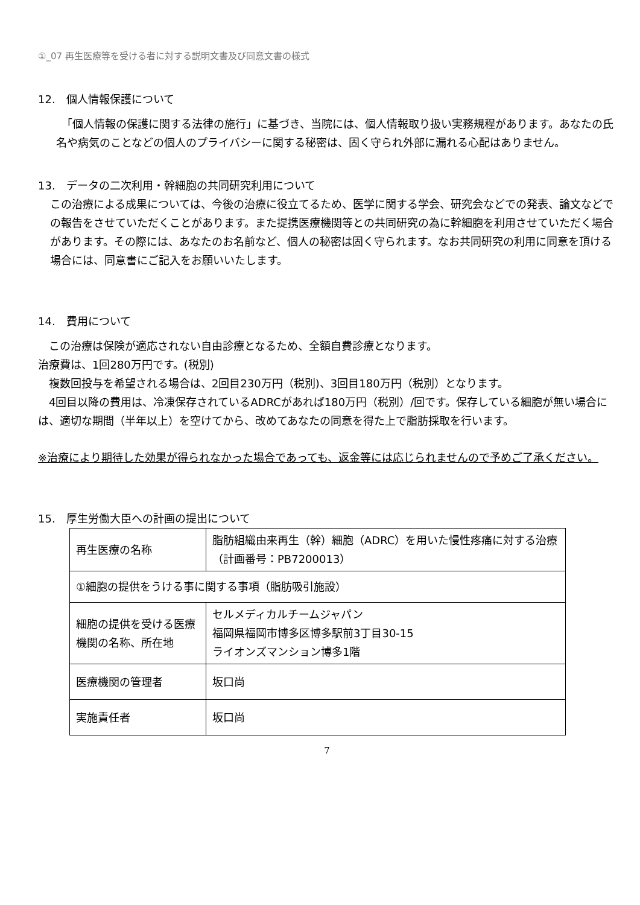①_07 再生医療等を受ける者に対する説明文書及び同意文書の様式
12.　個人情報保護について
　「個人情報の保護に関する法律の施行」に基づき、当院には、個人情報取り扱い実務規程があります。あなたの氏名や病気のことなどの個人のプライバシーに関する秘密は、固く守られ外部に漏れる心配はありません。
13.　データの二次利用・幹細胞の共同研究利用について
この治療による成果については、今後の治療に役立てるため、医学に関する学会、研究会などでの発表、論文などでの報告をさせていただくことがあります。また提携医療機関等との共同研究の為に幹細胞を利用させていただく場合があります。その際には、あなたのお名前など、個人の秘密は固く守られます。なお共同研究の利用に同意を頂ける場合には、同意書にご記入をお願いいたします。
14.　費用について
　この治療は保険が適応されない自由診療となるため、全額自費診療となります。
治療費は、1回280万円です。(税別)
　複数回投与を希望される場合は、2回目230万円（税別)、3回目180万円（税別）となります。
　4回目以降の費用は、冷凍保存されているADRCがあれば180万円（税別）/回です。保存している細胞が無い場合には、適切な期間（半年以上）を空けてから、改めてあなたの同意を得た上で脂肪採取を行います。
※治療により期待した効果が得られなかった場合であっても、返金等には応じられませんので予めご了承ください。
15.　厚生労働大臣への計画の提出について
| 再生医療の名称 | 脂肪組織由来再生（幹）細胞（ADRC）を用いた慢性疼痛に対する治療 （計画番号：PB7200013） |
| ①細胞の提供をうける事に関する事項（脂肪吸引施設） | |
| 細胞の提供を受ける医療機関の名称、所在地 | セルメディカルチームジャパン 福岡県福岡市博多区博多駅前3丁目30-15 ライオンズマンション博多1階 |
| 医療機関の管理者 | 坂口尚 |
| 実施責任者 | 坂口尚 |
7